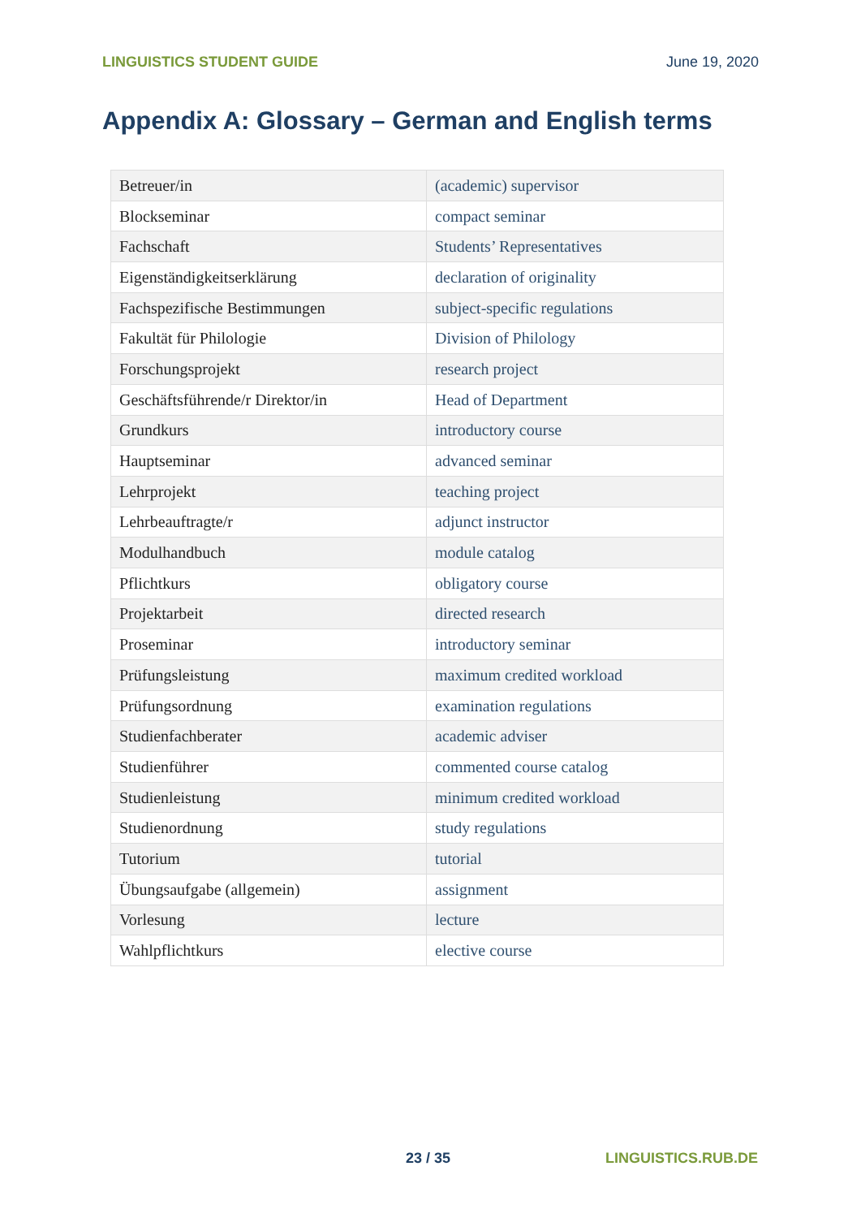LINGUISTICS STUDENT GUIDE June 19, 2020
Appendix A: Glossary – German and English terms
| Betreuer/in | (academic) supervisor |
| Blockseminar | compact seminar |
| Fachschaft | Students’ Representatives |
| Eigenständigkeitserklärung | declaration of originality |
| Fachspezifische Bestimmungen | subject-specific regulations |
| Fakultät für Philologie | Division of Philology |
| Forschungsprojekt | research project |
| Geschäftsführende/r Direktor/in | Head of Department |
| Grundkurs | introductory course |
| Hauptseminar | advanced seminar |
| Lehrprojekt | teaching project |
| Lehrbeauftragte/r | adjunct instructor |
| Modulhandbuch | module catalog |
| Pflichtkurs | obligatory course |
| Projektarbeit | directed research |
| Proseminar | introductory seminar |
| Prüfungsleistung | maximum credited workload |
| Prüfungsordnung | examination regulations |
| Studienfachberater | academic adviser |
| Studienführer | commented course catalog |
| Studienleistung | minimum credited workload |
| Studienordnung | study regulations |
| Tutorium | tutorial |
| Übungsaufgabe (allgemein) | assignment |
| Vorlesung | lecture |
| Wahlpflichtkurs | elective course |
23 / 35 LINGUISTICS.RUB.DE